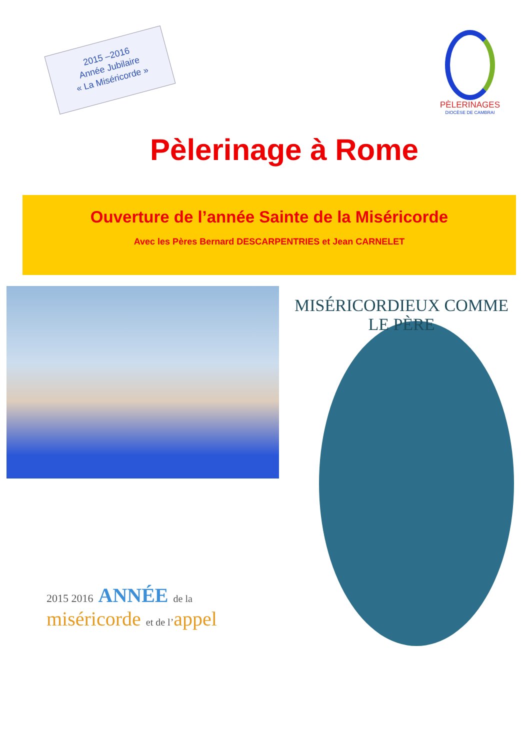2015 –2016
Année Jubilaire
« La Miséricorde »
PÈLERINAGES
DIOCÈSE DE CAMBRAI
Pèlerinage à Rome
Ouverture de l’année Sainte de la Miséricorde
Avec les Pères Bernard DESCARPENTRIES et Jean CARNELET
2015 2016 ANNÉE de la miséricorde et de l’appel
MISÉRICORDIEUX COMME LE PÈRE